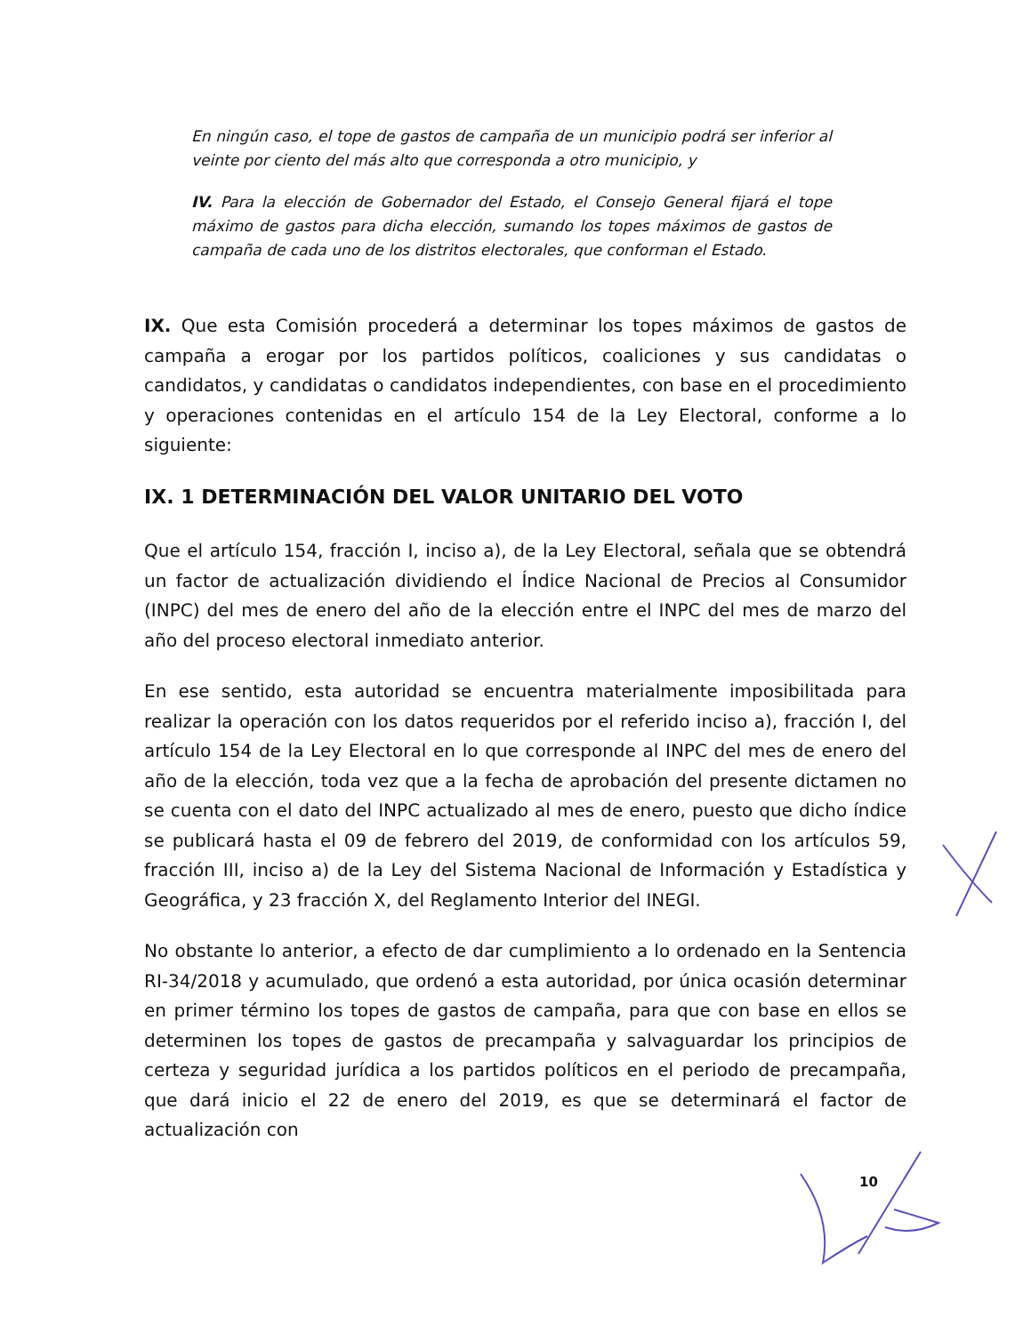En ningún caso, el tope de gastos de campaña de un municipio podrá ser inferior al veinte por ciento del más alto que corresponda a otro municipio, y
IV. Para la elección de Gobernador del Estado, el Consejo General fijará el tope máximo de gastos para dicha elección, sumando los topes máximos de gastos de campaña de cada uno de los distritos electorales, que conforman el Estado.
IX. Que esta Comisión procederá a determinar los topes máximos de gastos de campaña a erogar por los partidos políticos, coaliciones y sus candidatas o candidatos, y candidatas o candidatos independientes, con base en el procedimiento y operaciones contenidas en el artículo 154 de la Ley Electoral, conforme a lo siguiente:
IX. 1 DETERMINACIÓN DEL VALOR UNITARIO DEL VOTO
Que el artículo 154, fracción I, inciso a), de la Ley Electoral, señala que se obtendrá un factor de actualización dividiendo el Índice Nacional de Precios al Consumidor (INPC) del mes de enero del año de la elección entre el INPC del mes de marzo del año del proceso electoral inmediato anterior.
En ese sentido, esta autoridad se encuentra materialmente imposibilitada para realizar la operación con los datos requeridos por el referido inciso a), fracción I, del artículo 154 de la Ley Electoral en lo que corresponde al INPC del mes de enero del año de la elección, toda vez que a la fecha de aprobación del presente dictamen no se cuenta con el dato del INPC actualizado al mes de enero, puesto que dicho índice se publicará hasta el 09 de febrero del 2019, de conformidad con los artículos 59, fracción III, inciso a) de la Ley del Sistema Nacional de Información y Estadística y Geográfica, y 23 fracción X, del Reglamento Interior del INEGI.
No obstante lo anterior, a efecto de dar cumplimiento a lo ordenado en la Sentencia RI-34/2018 y acumulado, que ordenó a esta autoridad, por única ocasión determinar en primer término los topes de gastos de campaña, para que con base en ellos se determinen los topes de gastos de precampaña y salvaguardar los principios de certeza y seguridad jurídica a los partidos políticos en el periodo de precampaña, que dará inicio el 22 de enero del 2019, es que se determinará el factor de actualización con
10